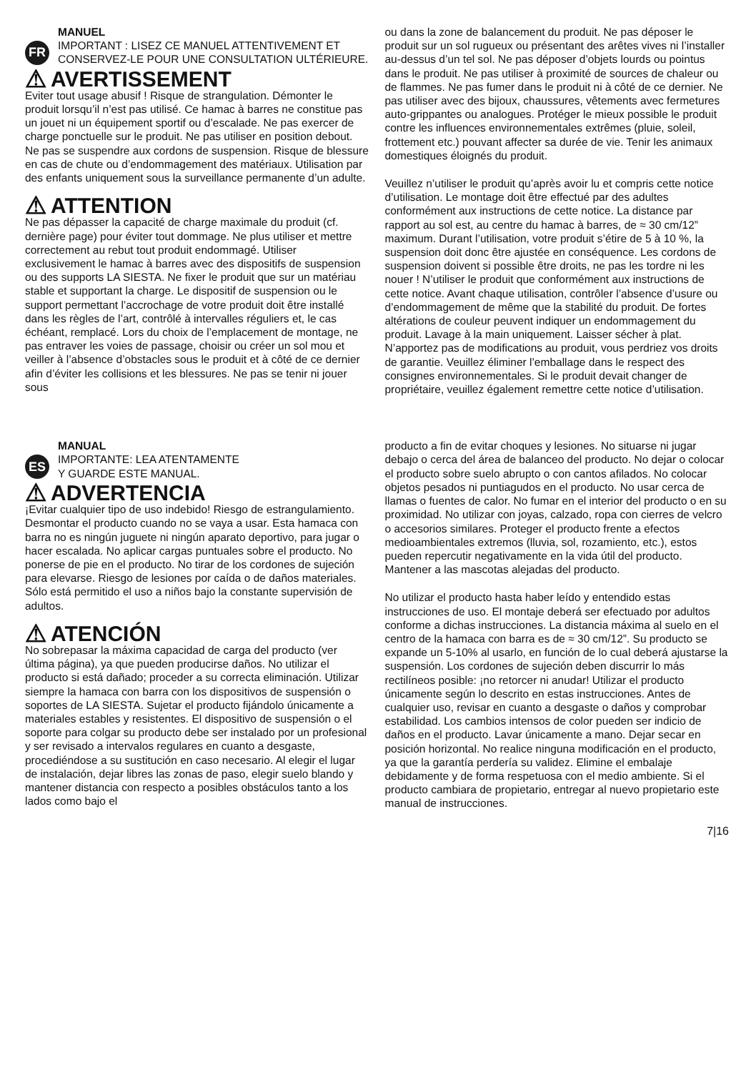FR
MANUEL
IMPORTANT : LISEZ CE MANUEL ATTENTIVEMENT ET CONSERVEZ-LE POUR UNE CONSULTATION ULTÉRIEURE.
⚠ AVERTISSEMENT
Eviter tout usage abusif ! Risque de strangulation. Démonter le produit lorsqu’il n’est pas utilisé. Ce hamac à barres ne constitue pas un jouet ni un équipement sportif ou d’escalade. Ne pas exercer de charge ponctuelle sur le produit. Ne pas utiliser en position debout. Ne pas se suspendre aux cordons de suspension. Risque de blessure en cas de chute ou d’endommagement des matériaux. Utilisation par des enfants uniquement sous la surveillance permanente d’un adulte.
⚠ ATTENTION
Ne pas dépasser la capacité de charge maximale du produit (cf. dernière page) pour éviter tout dommage. Ne plus utiliser et mettre correctement au rebut tout produit endommagé. Utiliser exclusivement le hamac à barres avec des dispositifs de suspension ou des supports LA SIESTA. Ne fixer le produit que sur un matériau stable et supportant la charge. Le dispositif de suspension ou le support permettant l’accrochage de votre produit doit être installé dans les règles de l’art, contrôlé à intervalles réguliers et, le cas échéant, remplacé. Lors du choix de l’emplacement de montage, ne pas entraver les voies de passage, choisir ou créer un sol mou et veiller à l’absence d’obstacles sous le produit et à côté de ce dernier afin d’éviter les collisions et les blessures. Ne pas se tenir ni jouer sous
ou dans la zone de balancement du produit. Ne pas déposer le produit sur un sol rugueux ou présentant des arêtes vives ni l’installer au-dessus d’un tel sol. Ne pas déposer d’objets lourds ou pointus dans le produit. Ne pas utiliser à proximité de sources de chaleur ou de flammes. Ne pas fumer dans le produit ni à côté de ce dernier. Ne pas utiliser avec des bijoux, chaussures, vêtements avec fermetures auto-grippantes ou analogues. Protéger le mieux possible le produit contre les influences environnementales extrêmes (pluie, soleil, frottement etc.) pouvant affecter sa durée de vie. Tenir les animaux domestiques éloignés du produit.
Veuillez n’utiliser le produit qu’après avoir lu et compris cette notice d’utilisation. Le montage doit être effectué par des adultes conformément aux instructions de cette notice. La distance par rapport au sol est, au centre du hamac à barres, de ≈ 30 cm/12” maximum. Durant l’utilisation, votre produit s’étire de 5 à 10 %, la suspension doit donc être ajustée en conséquence. Les cordons de suspension doivent si possible être droits, ne pas les tordre ni les nouer ! N’utiliser le produit que conformément aux instructions de cette notice. Avant chaque utilisation, contrôler l’absence d’usure ou d’endommagement de même que la stabilité du produit. De fortes altérations de couleur peuvent indiquer un endommagement du produit. Lavage à la main uniquement. Laisser sécher à plat. N’apportez pas de modifications au produit, vous perdriez vos droits de garantie. Veuillez éliminer l’emballage dans le respect des consignes environnementales. Si le produit devait changer de propriétaire, veuillez également remettre cette notice d’utilisation.
ES
MANUAL
IMPORTANTE: LEA ATENTAMENTE
Y GUARDE ESTE MANUAL.
⚠ ADVERTENCIA
¡Evitar cualquier tipo de uso indebido! Riesgo de estrangulamiento. Desmontar el producto cuando no se vaya a usar. Esta hamaca con barra no es ningún juguete ni ningún aparato deportivo, para jugar o hacer escalada. No aplicar cargas puntuales sobre el producto. No ponerse de pie en el producto. No tirar de los cordones de sujeción para elevarse. Riesgo de lesiones por caída o de daños materiales. Sólo está permitido el uso a niños bajo la constante supervisión de adultos.
⚠ ATENCIÓN
No sobrepasar la máxima capacidad de carga del producto (ver última página), ya que pueden producirse daños. No utilizar el producto si está dañado; proceder a su correcta eliminación. Utilizar siempre la hamaca con barra con los dispositivos de suspensión o soportes de LA SIESTA. Sujetar el producto fijándolo únicamente a materiales estables y resistentes. El dispositivo de suspensión o el soporte para colgar su producto debe ser instalado por un profesional y ser revisado a intervalos regulares en cuanto a desgaste, procediéndose a su sustitución en caso necesario. Al elegir el lugar de instalación, dejar libres las zonas de paso, elegir suelo blando y mantener distancia con respecto a posibles obstáculos tanto a los lados como bajo el
producto a fin de evitar choques y lesiones. No situarse ni jugar debajo o cerca del área de balanceo del producto. No dejar o colocar el producto sobre suelo abrupto o con cantos afilados. No colocar objetos pesados ni puntiagudos en el producto. No usar cerca de llamas o fuentes de calor. No fumar en el interior del producto o en su proximidad. No utilizar con joyas, calzado, ropa con cierres de velcro o accesorios similares. Proteger el producto frente a efectos medioambientales extremos (lluvia, sol, rozamiento, etc.), estos pueden repercutir negativamente en la vida útil del producto. Mantener a las mascotas alejadas del producto.
No utilizar el producto hasta haber leído y entendido estas instrucciones de uso. El montaje deberá ser efectuado por adultos conforme a dichas instrucciones. La distancia máxima al suelo en el centro de la hamaca con barra es de ≈ 30 cm/12”. Su producto se expande un 5-10% al usarlo, en función de lo cual deberá ajustarse la suspensión. Los cordones de sujeción deben discurrir lo más rectilíneos posible: ¡no retorcer ni anudar! Utilizar el producto únicamente según lo descrito en estas instrucciones. Antes de cualquier uso, revisar en cuanto a desgaste o daños y comprobar estabilidad. Los cambios intensos de color pueden ser indicio de daños en el producto. Lavar únicamente a mano. Dejar secar en posición horizontal. No realice ninguna modificación en el producto, ya que la garantía perdería su validez. Elimine el embalaje debidamente y de forma respetuosa con el medio ambiente. Si el producto cambiara de propietario, entregar al nuevo propietario este manual de instrucciones.
7|16